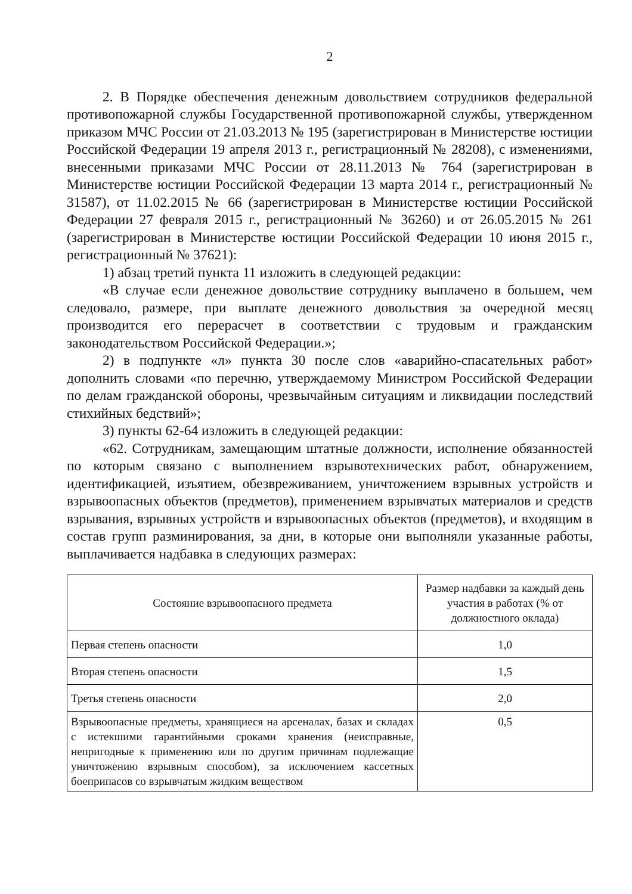2
2. В Порядке обеспечения денежным довольствием сотрудников федеральной противопожарной службы Государственной противопожарной службы, утвержденном приказом МЧС России от 21.03.2013 № 195 (зарегистрирован в Министерстве юстиции Российской Федерации 19 апреля 2013 г., регистрационный № 28208), с изменениями, внесенными приказами МЧС России от 28.11.2013 № 764 (зарегистрирован в Министерстве юстиции Российской Федерации 13 марта 2014 г., регистрационный № 31587), от 11.02.2015 № 66 (зарегистрирован в Министерстве юстиции Российской Федерации 27 февраля 2015 г., регистрационный № 36260) и от 26.05.2015 № 261 (зарегистрирован в Министерстве юстиции Российской Федерации 10 июня 2015 г., регистрационный № 37621):
1) абзац третий пункта 11 изложить в следующей редакции:
«В случае если денежное довольствие сотруднику выплачено в большем, чем следовало, размере, при выплате денежного довольствия за очередной месяц производится его перерасчет в соответствии с трудовым и гражданским законодательством Российской Федерации.»;
2) в подпункте «л» пункта 30 после слов «аварийно-спасательных работ» дополнить словами «по перечню, утверждаемому Министром Российской Федерации по делам гражданской обороны, чрезвычайным ситуациям и ликвидации последствий стихийных бедствий»;
3) пункты 62-64 изложить в следующей редакции:
«62. Сотрудникам, замещающим штатные должности, исполнение обязанностей по которым связано с выполнением взрывотехнических работ, обнаружением, идентификацией, изъятием, обезвреживанием, уничтожением взрывных устройств и взрывоопасных объектов (предметов), применением взрывчатых материалов и средств взрывания, взрывных устройств и взрывоопасных объектов (предметов), и входящим в состав групп разминирования, за дни, в которые они выполняли указанные работы, выплачивается надбавка в следующих размерах:
| Состояние взрывоопасного предмета | Размер надбавки за каждый день участия в работах (% от должностного оклада) |
| --- | --- |
| Первая степень опасности | 1,0 |
| Вторая степень опасности | 1,5 |
| Третья степень опасности | 2,0 |
| Взрывоопасные предметы, хранящиеся на арсеналах, базах и складах с истекшими гарантийными сроками хранения (неисправные, непригодные к применению или по другим причинам подлежащие уничтожению взрывным способом), за исключением кассетных боеприпасов со взрывчатым жидким веществом | 0,5 |